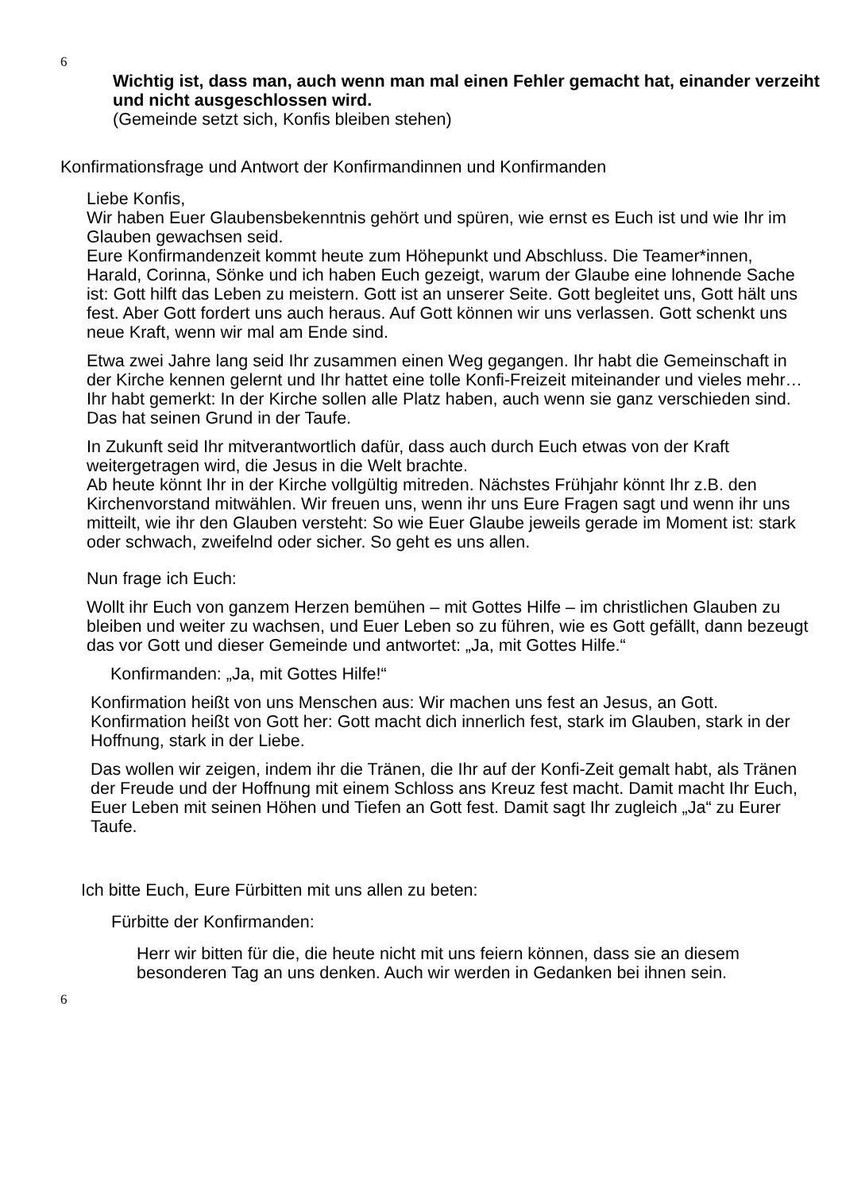6
Wichtig ist, dass man, auch wenn man mal einen Fehler gemacht hat, einander verzeiht und nicht ausgeschlossen wird.
(Gemeinde setzt sich, Konfis bleiben stehen)
Konfirmationsfrage und Antwort der Konfirmandinnen und Konfirmanden
Liebe Konfis,
Wir haben Euer Glaubensbekenntnis gehört und spüren, wie ernst es Euch ist und wie Ihr im Glauben gewachsen seid.
Eure Konfirmandenzeit kommt heute zum Höhepunkt und Abschluss. Die Teamer*innen, Harald, Corinna, Sönke und ich haben Euch gezeigt, warum der Glaube eine lohnende Sache ist: Gott hilft das Leben zu meistern. Gott ist an unserer Seite. Gott begleitet uns, Gott hält uns fest. Aber Gott fordert uns auch heraus. Auf Gott können wir uns verlassen. Gott schenkt uns neue Kraft, wenn wir mal am Ende sind.
Etwa zwei Jahre lang seid Ihr zusammen einen Weg gegangen. Ihr habt die Gemeinschaft in der Kirche kennen gelernt und Ihr hattet eine tolle Konfi-Freizeit miteinander und vieles mehr… Ihr habt gemerkt: In der Kirche sollen alle Platz haben, auch wenn sie ganz verschieden sind. Das hat seinen Grund in der Taufe.
In Zukunft seid Ihr mitverantwortlich dafür, dass auch durch Euch etwas von der Kraft weitergetragen wird, die Jesus in die Welt brachte.
Ab heute könnt Ihr in der Kirche vollgültig mitreden. Nächstes Frühjahr könnt Ihr z.B. den Kirchenvorstand mitwählen. Wir freuen uns, wenn ihr uns Eure Fragen sagt und wenn ihr uns mitteilt, wie ihr den Glauben versteht: So wie Euer Glaube jeweils gerade im Moment ist: stark oder schwach, zweifelnd oder sicher. So geht es uns allen.
Nun frage ich Euch:
Wollt ihr Euch von ganzem Herzen bemühen – mit Gottes Hilfe – im christlichen Glauben zu bleiben und weiter zu wachsen, und Euer Leben so zu führen, wie es Gott gefällt, dann bezeugt das vor Gott und dieser Gemeinde und antwortet: „Ja, mit Gottes Hilfe.“
Konfirmanden: „Ja, mit Gottes Hilfe!“
Konfirmation heißt von uns Menschen aus: Wir machen uns fest an Jesus, an Gott.
Konfirmation heißt von Gott her: Gott macht dich innerlich fest, stark im Glauben, stark in der Hoffnung, stark in der Liebe.
Das wollen wir zeigen, indem ihr die Tränen, die Ihr auf der Konfi-Zeit gemalt habt, als Tränen der Freude und der Hoffnung mit einem Schloss ans Kreuz fest macht. Damit macht Ihr Euch, Euer Leben mit seinen Höhen und Tiefen an Gott fest. Damit sagt Ihr zugleich „Ja“ zu Eurer Taufe.
Ich bitte Euch, Eure Fürbitten mit uns allen zu beten:
Fürbitte der Konfirmanden:
Herr wir bitten für die, die heute nicht mit uns feiern können, dass sie an diesem besonderen Tag an uns denken. Auch wir werden in Gedanken bei ihnen sein.
6